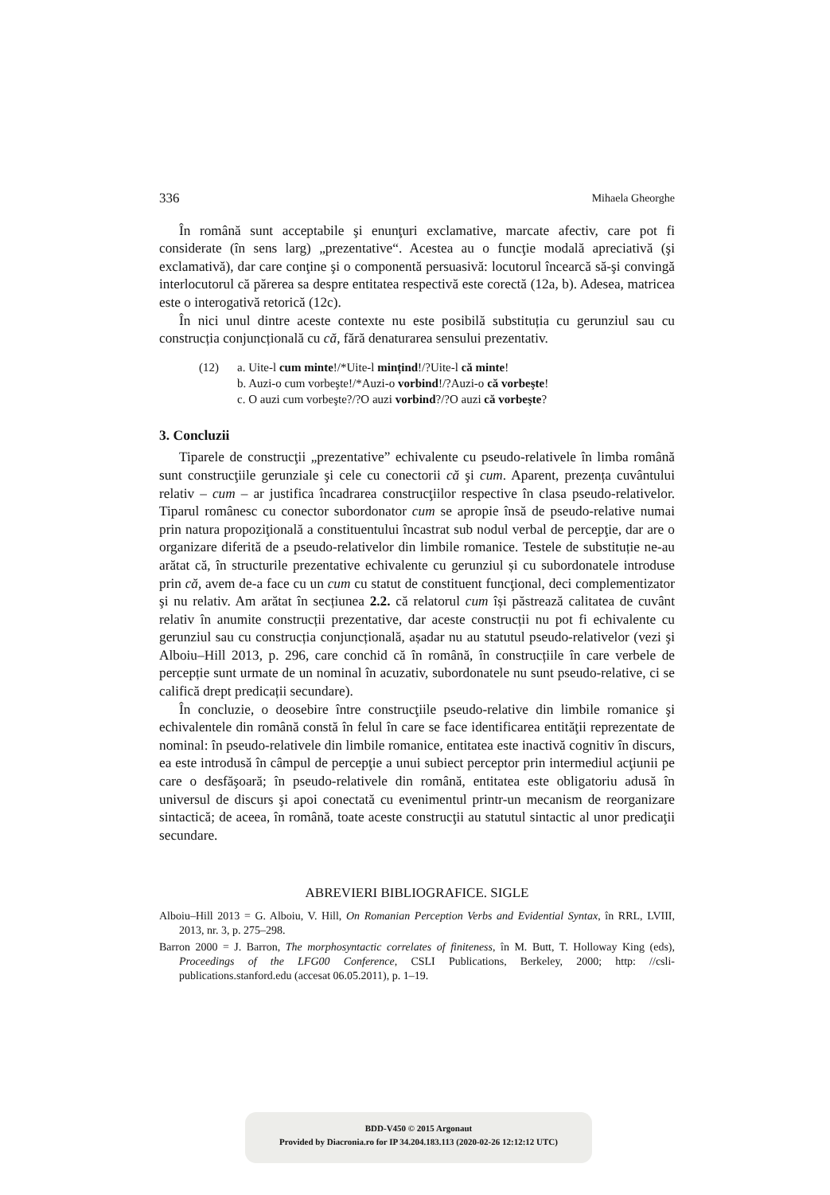336 Mihaela Gheorghe
În română sunt acceptabile şi enunţuri exclamative, marcate afectiv, care pot fi considerate (în sens larg) „prezentative“. Acestea au o funcţie modală apreciativă (şi exclamativă), dar care conţine şi o componentă persuasivă: locutorul încearcă să-şi convingă interlocutorul că părerea sa despre entitatea respectivă este corectă (12a, b). Adesea, matricea este o interogativă retorică (12c).
În nici unul dintre aceste contexte nu este posibilă substituția cu gerunziul sau cu construcția conjuncțională cu că, fără denaturarea sensului prezentativ.
(12) a. Uite-l cum minte!/*Uite-l mințind!/?Uite-l că minte!
b. Auzi-o cum vorbeşte!/*Auzi-o vorbind!/?Auzi-o că vorbeşte!
c. O auzi cum vorbeşte?/?O auzi vorbind?/?O auzi că vorbeşte?
3. Concluzii
Tiparele de construcţii „prezentative” echivalente cu pseudo-relativele în limba română sunt construcţiile gerunziale şi cele cu conectorii că şi cum. Aparent, prezența cuvântului relativ – cum – ar justifica încadrarea construcţiilor respective în clasa pseudo-relativelor. Tiparul românesc cu conector subordonator cum se apropie însă de pseudo-relative numai prin natura propoziţională a constituentului încastrat sub nodul verbal de percepţie, dar are o organizare diferită de a pseudo-relativelor din limbile romanice. Testele de substituție ne-au arătat că, în structurile prezentative echivalente cu gerunziul și cu subordonatele introduse prin că, avem de-a face cu un cum cu statut de constituent funcţional, deci complementizator şi nu relativ. Am arătat în secțiunea 2.2. că relatorul cum își păstrează calitatea de cuvânt relativ în anumite construcții prezentative, dar aceste construcții nu pot fi echivalente cu gerunziul sau cu construcția conjuncțională, așadar nu au statutul pseudo-relativelor (vezi şi Alboiu–Hill 2013, p. 296, care conchid că în română, în construcțiile în care verbele de percepție sunt urmate de un nominal în acuzativ, subordonatele nu sunt pseudo-relative, ci se califică drept predicații secundare).
În concluzie, o deosebire între construcţiile pseudo-relative din limbile romanice şi echivalentele din română constă în felul în care se face identificarea entităţii reprezentate de nominal: în pseudo-relativele din limbile romanice, entitatea este inactivă cognitiv în discurs, ea este introdusă în câmpul de percepţie a unui subiect perceptor prin intermediul acţiunii pe care o desfăşoară; în pseudo-relativele din română, entitatea este obligatoriu adusă în universul de discurs şi apoi conectată cu evenimentul printr-un mecanism de reorganizare sintactică; de aceea, în română, toate aceste construcţii au statutul sintactic al unor predicaţii secundare.
ABREVIERI BIBLIOGRAFICE. SIGLE
Alboiu–Hill 2013 = G. Alboiu, V. Hill, On Romanian Perception Verbs and Evidential Syntax, în RRL, LVIII, 2013, nr. 3, p. 275–298.
Barron 2000 = J. Barron, The morphosyntactic correlates of finiteness, în M. Butt, T. Holloway King (eds), Proceedings of the LFG00 Conference, CSLI Publications, Berkeley, 2000; http: //csli-publications.stanford.edu (accesat 06.05.2011), p. 1–19.
BDD-V450 © 2015 Argonaut
Provided by Diacronia.ro for IP 34.204.183.113 (2020-02-26 12:12:12 UTC)